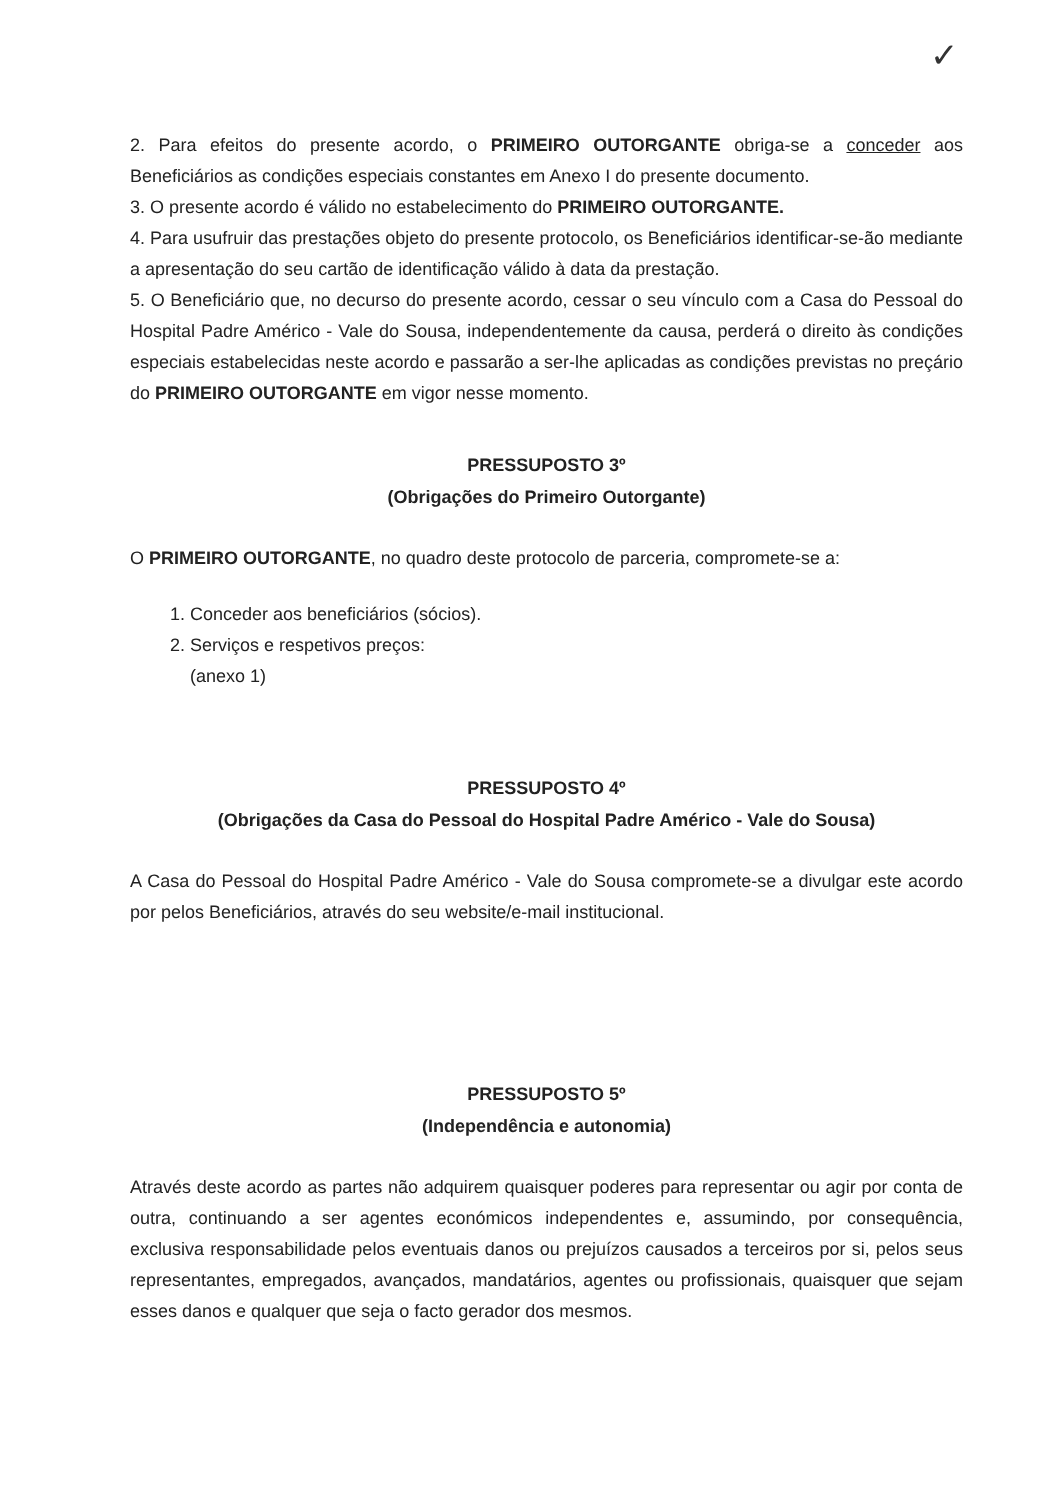✓
2. Para efeitos do presente acordo, o PRIMEIRO OUTORGANTE obriga-se a conceder aos Beneficiários as condições especiais constantes em Anexo I do presente documento.
3. O presente acordo é válido no estabelecimento do PRIMEIRO OUTORGANTE.
4. Para usufruir das prestações objeto do presente protocolo, os Beneficiários identificar-se-ão mediante a apresentação do seu cartão de identificação válido à data da prestação.
5. O Beneficiário que, no decurso do presente acordo, cessar o seu vínculo com a Casa do Pessoal do Hospital Padre Américo - Vale do Sousa, independentemente da causa, perderá o direito às condições especiais estabelecidas neste acordo e passarão a ser-lhe aplicadas as condições previstas no preçário do PRIMEIRO OUTORGANTE em vigor nesse momento.
PRESSUPOSTO 3º
(Obrigações do Primeiro Outorgante)
O PRIMEIRO OUTORGANTE, no quadro deste protocolo de parceria, compromete-se a:
1. Conceder aos beneficiários (sócios).
2. Serviços e respetivos preços:
(anexo 1)
PRESSUPOSTO 4º
(Obrigações da Casa do Pessoal do Hospital Padre Américo - Vale do Sousa)
A Casa do Pessoal do Hospital Padre Américo - Vale do Sousa compromete-se a divulgar este acordo por pelos Beneficiários, através do seu website/e-mail institucional.
PRESSUPOSTO 5º
(Independência e autonomia)
Através deste acordo as partes não adquirem quaisquer poderes para representar ou agir por conta de outra, continuando a ser agentes económicos independentes e, assumindo, por consequência, exclusiva responsabilidade pelos eventuais danos ou prejuízos causados a terceiros por si, pelos seus representantes, empregados, avançados, mandatários, agentes ou profissionais, quaisquer que sejam esses danos e qualquer que seja o facto gerador dos mesmos.